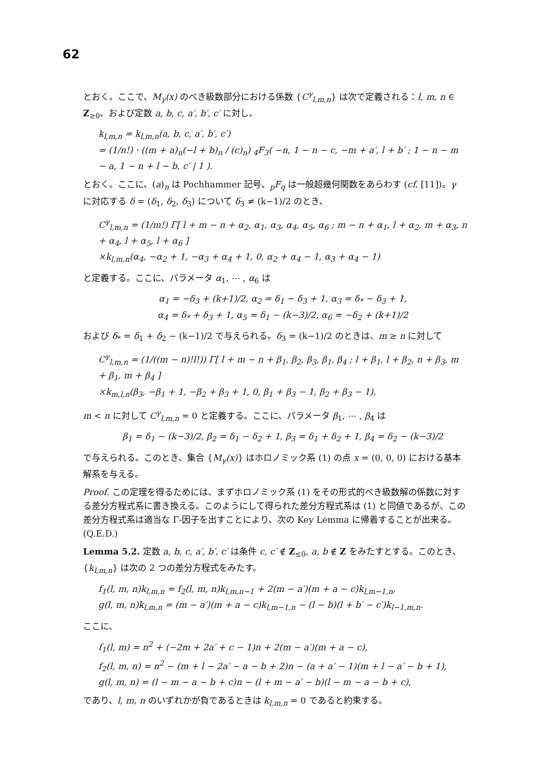62
とおく。ここで、M<sub>γ</sub>(x) のべき級数部分における係数 {C<sup>γ</sup><sub>l,m,n</sub>} は次で定義される：l, m, n ∈ Z<sub>≥0</sub>、および定数 a, b, c, a′, b′, c′ に対し、
k<sub>l,m,n</sub> = k<sub>l,m,n</sub>(a, b, c, a′, b′, c′)
= (1/n!) · ((m + a)<sub>n</sub>(−l + b)<sub>n</sub> / (c)<sub>n</sub>) <sub>4</sub>F<sub>3</sub>( −n, 1 − n − c, −m + a′, l + b′ ; 1 − n − m − a, 1 − n + l − b, c′ | 1 ).
とおく。ここに、(a)<sub>n</sub> は Pochhammer 記号、<sub>p</sub>F<sub>q</sub> は一般超幾何関数をあらわす (cf. [11])。γ に対応する δ = (δ<sub>1</sub>, δ<sub>2</sub>, δ<sub>3</sub>) について δ<sub>3</sub> ≠ (k−1)/2 のとき、
C<sup>γ</sup><sub>l,m,n</sub> = (1/m!) Γ[ l + m − n + α<sub>2</sub>, α<sub>1</sub>, α<sub>3</sub>, α<sub>4</sub>, α<sub>5</sub>, α<sub>6</sub> ; m − n + α<sub>1</sub>, l + α<sub>2</sub>, m + α<sub>3</sub>, n + α<sub>4</sub>, l + α<sub>5</sub>, l + α<sub>6</sub> ]
×k<sub>l,m,n</sub>(α<sub>4</sub>, −α<sub>2</sub> + 1, −α<sub>3</sub> + α<sub>4</sub> + 1, 0, α<sub>2</sub> + α<sub>4</sub> − 1, α<sub>3</sub> + α<sub>4</sub> − 1)
と定義する。ここに、パラメータ α<sub>1</sub>, ⋯ , α<sub>6</sub> は
α<sub>1</sub> = −δ<sub>3</sub> + (k+1)/2, α<sub>2</sub> = δ<sub>1</sub> − δ<sub>3</sub> + 1, α<sub>3</sub> = δ<sub>*</sub> − δ<sub>3</sub> + 1,
α<sub>4</sub> = δ<sub>*</sub> + δ<sub>3</sub> + 1, α<sub>5</sub> = δ<sub>1</sub> − (k−3)/2, α<sub>6</sub> = −δ<sub>2</sub> + (k+1)/2
および δ<sub>*</sub> = δ<sub>1</sub> + δ<sub>2</sub> − (k−1)/2 で与えられる。δ<sub>3</sub> = (k−1)/2 のときは、m ≥ n に対して
C<sup>γ</sup><sub>l,m,n</sub> = (1/((m − n)!l!)) Γ[ l + m − n + β<sub>1</sub>, β<sub>2</sub>, β<sub>3</sub>, β<sub>1</sub>, β<sub>4</sub> ; l + β<sub>1</sub>, l + β<sub>2</sub>, n + β<sub>3</sub>, m + β<sub>1</sub>, m + β<sub>4</sub> ]
×k<sub>m,l,n</sub>(β<sub>3</sub>, −β<sub>1</sub> + 1, −β<sub>2</sub> + β<sub>3</sub> + 1, 0, β<sub>1</sub> + β<sub>3</sub> − 1, β<sub>2</sub> + β<sub>3</sub> − 1),
m < n に対して C<sup>γ</sup><sub>l,m,n</sub> = 0 と定義する。ここに、パラメータ β<sub>1</sub>, ⋯ , β<sub>4</sub> は
β<sub>1</sub> = δ<sub>1</sub> − (k−3)/2, β<sub>2</sub> = δ<sub>1</sub> − δ<sub>2</sub> + 1, β<sub>3</sub> = δ<sub>1</sub> + δ<sub>2</sub> + 1, β<sub>4</sub> = δ<sub>2</sub> − (k−3)/2
で与えられる。このとき、集合 {M<sub>γ</sub>(x)} はホロノミック系 (1) の点 x = (0, 0, 0) における基本解系を与える。
Proof. この定理を得るためには、まずホロノミック系 (1) をその形式的べき級数解の係数に対する差分方程式系に書き換える。このようにして得られた差分方程式系は (1) と同値であるが、この差分方程式系は適当な Γ-因子を出すことにより、次の Key Lemma に帰着することが出来る。(Q.E.D.)
Lemma 5.2. 定数 a, b, c, a′, b′, c′ は条件 c, c′ ∉ Z<sub>≤0</sub>, a, b ∉ Z をみたすとする。このとき、{k<sub>l,m,n</sub>} は次の 2 つの差分方程式をみたす。
f<sub>1</sub>(l, m, n)k<sub>l,m,n</sub> = f<sub>2</sub>(l, m, n)k<sub>l,m,n−1</sub> + 2(m − a′)(m + a − c)k<sub>l,m−1,n</sub>,
g(l, m, n)k<sub>l,m,n</sub> = (m − a′)(m + a − c)k<sub>l,m−1,n</sub> − (l − b)(l + b′ − c′)k<sub>l−1,m,n</sub>.
ここに、
f<sub>1</sub>(l, m) = n<sup>2</sup> + (−2m + 2a′ + c − 1)n + 2(m − a′)(m + a − c),
f<sub>2</sub>(l, m, n) = n<sup>2</sup> − (m + l − 2a′ − a − b + 2)n − (a + a′ − 1)(m + l − a′ − b + 1),
g(l, m, n) = (l − m − a − b + c)n − (l + m − a′ − b)(l − m − a − b + c),
であり、l, m, n のいずれかが負であるときは k<sub>l,m,n</sub> = 0 であると約束する。